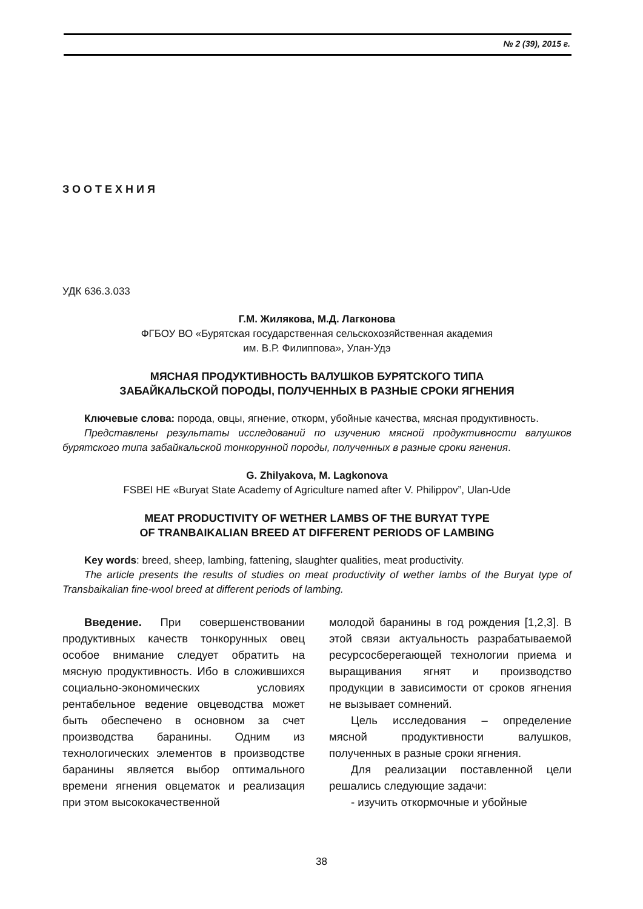№ 2 (39), 2015 г.
ЗООТЕХНИЯ
УДК 636.3.033
Г.М. Жилякова, М.Д. Лагконова
ФГБОУ ВО «Бурятская государственная сельскохозяйственная академия
им. В.Р. Филиппова», Улан-Удэ
МЯСНАЯ ПРОДУКТИВНОСТЬ ВАЛУШКОВ БУРЯТСКОГО ТИПА
ЗАБАЙКАЛЬСКОЙ ПОРОДЫ, ПОЛУЧЕННЫХ В РАЗНЫЕ СРОКИ ЯГНЕНИЯ
Ключевые слова: порода, овцы, ягнение, откорм, убойные качества, мясная продуктивность.
Представлены результаты исследований по изучению мясной продуктивности валушков бурятского типа забайкальской тонкорунной породы, полученных в разные сроки ягнения.
G. Zhilyakova, M. Lagkonova
FSBEI HE «Buryat State Academy of Agriculture named after V. Philippov”, Ulan-Ude
MEAT PRODUCTIVITY OF WETHER LAMBS OF THE BURYAT TYPE
OF TRANBAIKALIAN BREED AT DIFFERENT PERIODS OF LAMBING
Key words: breed, sheep, lambing, fattening, slaughter qualities, meat productivity.
The article presents the results of studies on meat productivity of wether lambs of the Buryat type of Transbaikalian fine-wool breed at different periods of lambing.
Введение. При совершенствовании продуктивных качеств тонкорунных овец особое внимание следует обратить на мясную продуктивность. Ибо в сложившихся социально-экономических условиях рентабельное ведение овцеводства может быть обеспечено в основном за счет производства баранины. Одним из технологических элементов в производстве баранины является выбор оптимального времени ягнения овцематок и реализация при этом высококачественной
молодой баранины в год рождения [1,2,3]. В этой связи актуальность разрабатываемой ресурсосберегающей технологии приема и выращивания ягнят и производство продукции в зависимости от сроков ягнения не вызывает сомнений.
Цель исследования – определение мясной продуктивности валушков, полученных в разные сроки ягнения.
Для реализации поставленной цели решались следующие задачи:
- изучить откормочные и убойные
38